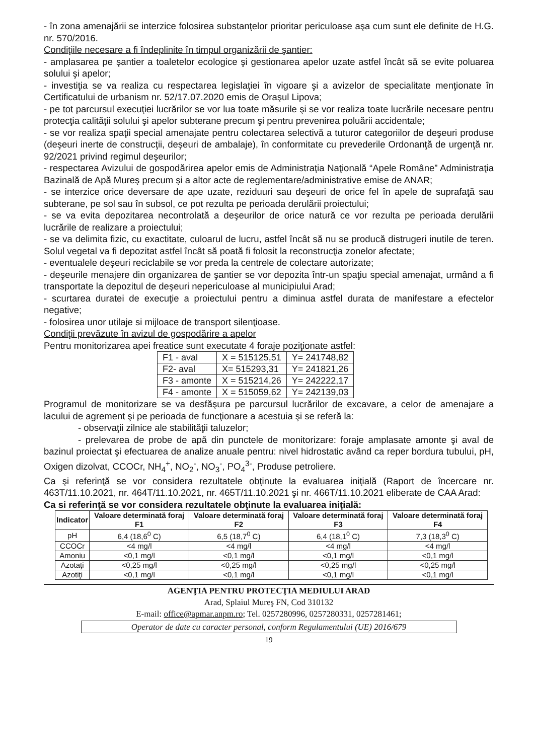- în zona amenajării se interzice folosirea substanţelor prioritar periculoase aşa cum sunt ele definite de H.G. nr. 570/2016.
Condiţiile necesare a fi îndeplinite în timpul organizării de şantier:
- amplasarea pe şantier a toaletelor ecologice şi gestionarea apelor uzate astfel încât să se evite poluarea solului şi apelor;
- investiţia se va realiza cu respectarea legislaţiei în vigoare şi a avizelor de specialitate menţionate în Certificatului de urbanism nr. 52/17.07.2020 emis de Oraşul Lipova;
- pe tot parcursul execuţiei lucrărilor se vor lua toate măsurile şi se vor realiza toate lucrările necesare pentru protecţia calităţii solului şi apelor subterane precum şi pentru prevenirea poluării accidentale;
- se vor realiza spaţii special amenajate pentru colectarea selectivă a tuturor categoriilor de deşeuri produse (deşeuri inerte de construcţii, deşeuri de ambalaje), în conformitate cu prevederile Ordonanţă de urgenţă nr. 92/2021 privind regimul deşeurilor;
- respectarea Avizului de gospodărirea apelor emis de Administraţia Naţională “Apele Române” Administraţia Bazinală de Apă Mureş precum şi a altor acte de reglementare/administrative emise de ANAR;
- se interzice orice deversare de ape uzate, reziduuri sau deşeuri de orice fel în apele de suprafaţă sau subterane, pe sol sau în subsol, ce pot rezulta pe perioada derulării proiectului;
- se va evita depozitarea necontrolată a deşeurilor de orice natură ce vor rezulta pe perioada derulării lucrările de realizare a proiectului;
- se va delimita fizic, cu exactitate, culoarul de lucru, astfel încât să nu se producă distrugeri inutile de teren. Solul vegetal va fi depozitat astfel încât să poată fi folosit la reconstrucţia zonelor afectate;
- eventualele deşeuri reciclabile se vor preda la centrele de colectare autorizate;
- deşeurile menajere din organizarea de şantier se vor depozita într-un spaţiu special amenajat, urmând a fi transportate la depozitul de deşeuri nepericuloase al municipiului Arad;
- scurtarea duratei de execuţie a proiectului pentru a diminua astfel durata de manifestare a efectelor negative;
- folosirea unor utilaje si mijloace de transport silenţioase.
Condiţii prevăzute în avizul de gospodărire a apelor
Pentru monitorizarea apei freatice sunt executate 4 foraje poziţionate astfel:
| F1 - aval | X = 515125,51 | Y= 241748,82 |
| F2- aval | X= 515293,31 | Y= 241821,26 |
| F3 - amonte | X = 515214,26 | Y= 242222,17 |
| F4 - amonte | X = 515059,62 | Y= 242139,03 |
Programul de monitorizare se va desfăşura pe parcursul lucrărilor de excavare, a celor de amenajare a lacului de agrement şi pe perioada de funcţionare a acestuia şi se referă la:
- observaţii zilnice ale stabilităţii taluzelor;
- prelevarea de probe de apă din punctele de monitorizare: foraje amplasate amonte şi aval de bazinul proiectat şi efectuarea de analize anuale pentru: nivel hidrostatic având ca reper bordura tubului, pH, Oxigen dizolvat, CCOCr, NH<sub>4</sub><sup>+</sup>, NO<sub>2</sub><sup>-</sup>, NO<sub>3</sub><sup>-</sup>, PO<sub>4</sub><sup>3-</sup>, Produse petroliere.
Ca şi referinţă se vor considera rezultatele obţinute la evaluarea iniţială (Raport de încercare nr. 463T/11.10.2021, nr. 464T/11.10.2021, nr. 465T/11.10.2021 şi nr. 466T/11.10.2021 eliberate de CAA Arad:
Ca si referinţă se vor considera rezultatele obţinute la evaluarea iniţială:
| Indicator | Valoare determinată foraj F1 | Valoare determinată foraj F2 | Valoare determinată foraj F3 | Valoare determinată foraj F4 |
| --- | --- | --- | --- | --- |
| pH | 6,4 (18,6<sup>0</sup> C) | 6,5 (18,7<sup>0</sup> C) | 6,4 (18,1<sup>0</sup> C) | 7,3 (18,3<sup>0</sup> C) |
| CCOCr | <4 mg/l | <4 mg/l | <4 mg/l | <4 mg/l |
| Amoniu | <0,1 mg/l | <0,1 mg/l | <0,1 mg/l | <0,1 mg/l |
| Azotaţi | <0,25 mg/l | <0,25 mg/l | <0,25 mg/l | <0,25 mg/l |
| Azotiţi | <0,1 mg/l | <0,1 mg/l | <0,1 mg/l | <0,1 mg/l |
AGENŢIA PENTRU PROTECŢIA MEDIULUI ARAD
Arad, Splaiul Mureş FN, Cod 310132
E-mail: office@apmar.anpm.ro; Tel. 0257280996, 0257280331, 0257281461;
Operator de date cu caracter personal, conform Regulamentului (UE) 2016/679
19